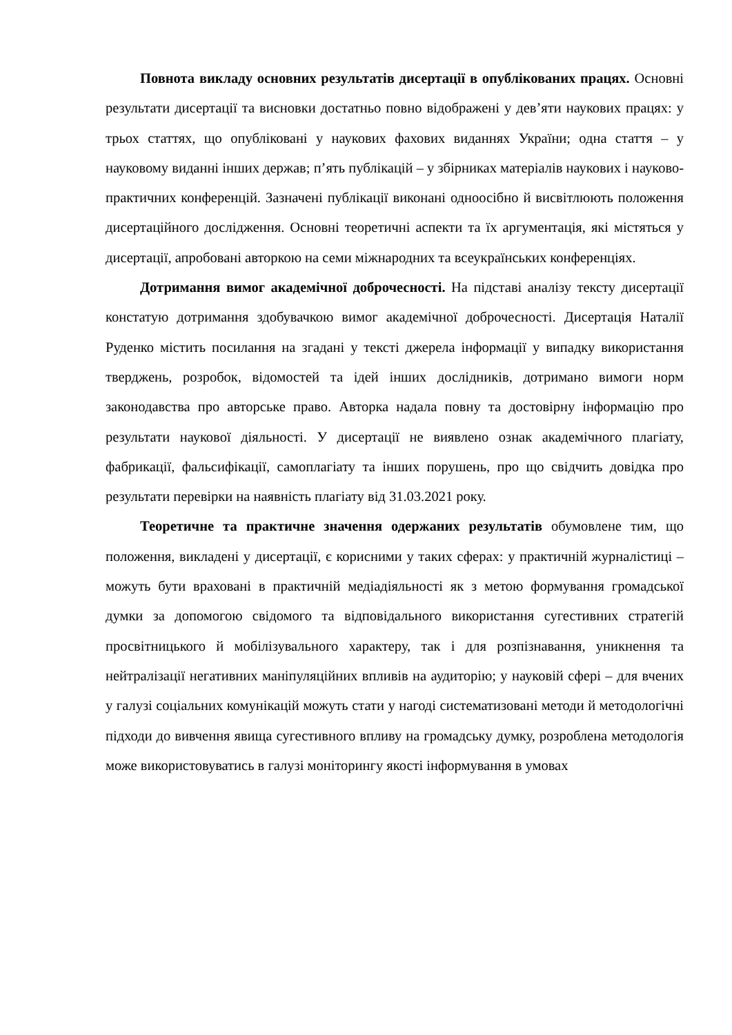Повнота викладу основних результатів дисертації в опублікованих працях. Основні результати дисертації та висновки достатньо повно відображені у дев’яти наукових працях: у трьох статтях, що опубліковані у наукових фахових виданнях України; одна стаття – у науковому виданні інших держав; п’ять публікацій – у збірниках матеріалів наукових і науково-практичних конференцій. Зазначені публікації виконані одноосібно й висвітлюють положення дисертаційного дослідження. Основні теоретичні аспекти та їх аргументація, які містяться у дисертації, апробовані авторкою на семи міжнародних та всеукраїнських конференціях.
Дотримання вимог академічної доброчесності. На підставі аналізу тексту дисертації констатую дотримання здобувачкою вимог академічної доброчесності. Дисертація Наталії Руденко містить посилання на згадані у тексті джерела інформації у випадку використання тверджень, розробок, відомостей та ідей інших дослідників, дотримано вимоги норм законодавства про авторське право. Авторка надала повну та достовірну інформацію про результати наукової діяльності. У дисертації не виявлено ознак академічного плагіату, фабрикації, фальсифікації, самоплагіату та інших порушень, про що свідчить довідка про результати перевірки на наявність плагіату від 31.03.2021 року.
Теоретичне та практичне значення одержаних результатів обумовлене тим, що положення, викладені у дисертації, є корисними у таких сферах: у практичній журналістиці – можуть бути враховані в практичній медіадіяльності як з метою формування громадської думки за допомогою свідомого та відповідального використання сугестивних стратегій просвітницького й мобілізувального характеру, так і для розпізнавання, уникнення та нейтралізації негативних маніпуляційних впливів на аудиторію; у науковій сфері – для вчених у галузі соціальних комунікацій можуть стати у нагоді систематизовані методи й методологічні підходи до вивчення явища сугестивного впливу на громадську думку, розроблена методологія може використовуватись в галузі моніторингу якості інформування в умовах